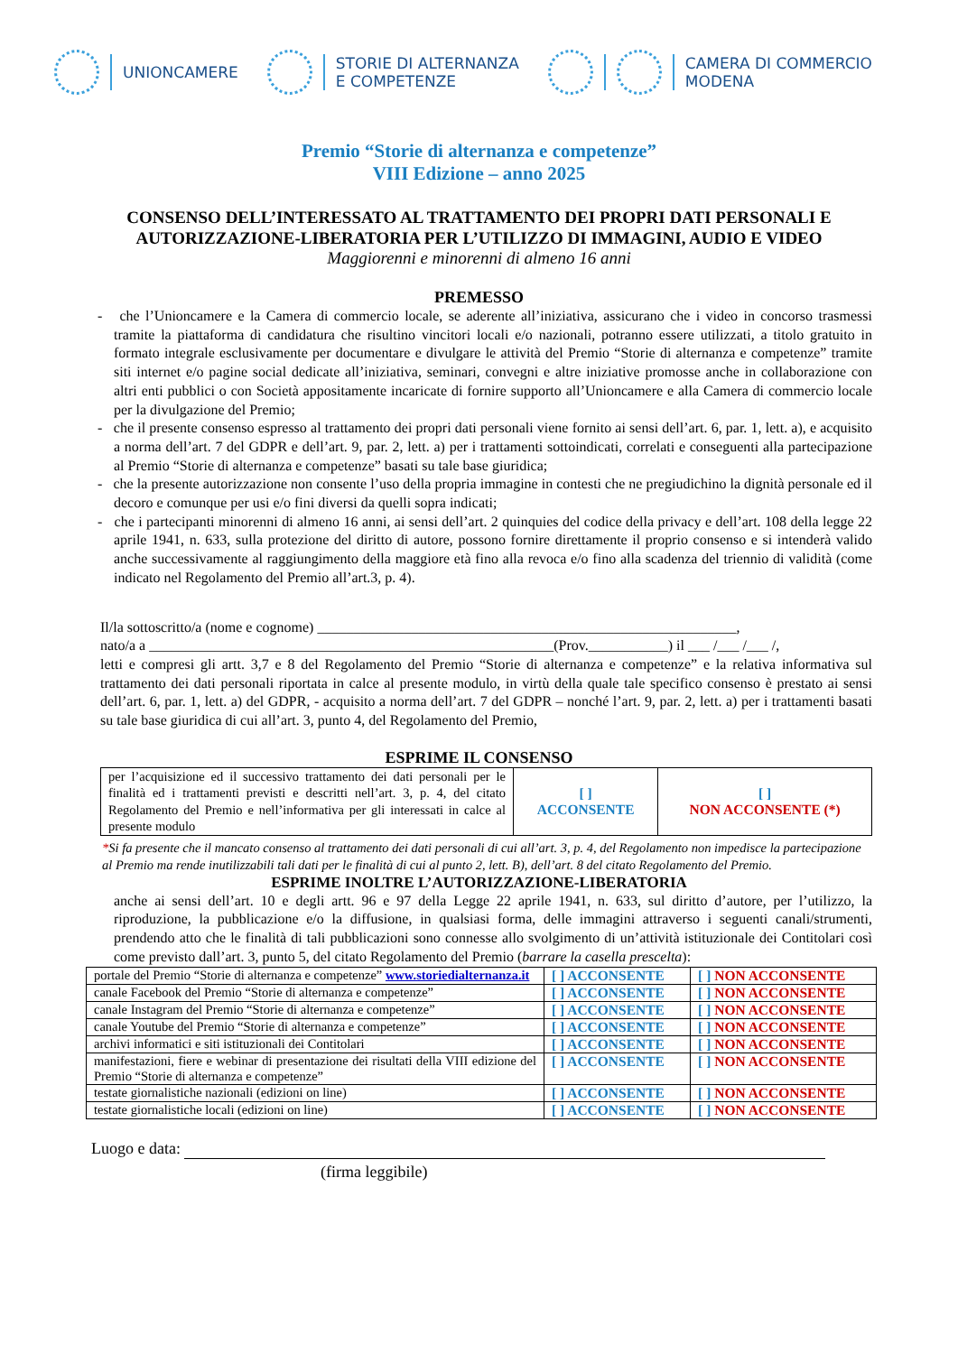UNIONCAMERE
STORIE DI ALTERNANZA
E COMPETENZE
CAMERA DI COMMERCIO
MODENA
Premio “Storie di alternanza e competenze”
VIII Edizione – anno 2025
CONSENSO DELL’INTERESSATO AL TRATTAMENTO DEI PROPRI DATI PERSONALI E
AUTORIZZAZIONE-LIBERATORIA PER L’UTILIZZO DI IMMAGINI, AUDIO E VIDEO
Maggiorenni e minorenni di almeno 16 anni
PREMESSO
- che l’Unioncamere e la Camera di commercio locale, se aderente all’iniziativa, assicurano che i video in concorso trasmessi tramite la piattaforma di candidatura che risultino vincitori locali e/o nazionali, potranno essere utilizzati, a titolo gratuito in formato integrale esclusivamente per documentare e divulgare le attività del Premio “Storie di alternanza e competenze” tramite siti internet e/o pagine social dedicate all’iniziativa, seminari, convegni e altre iniziative promosse anche in collaborazione con altri enti pubblici o con Società appositamente incaricate di fornire supporto all’Unioncamere e alla Camera di commercio locale per la divulgazione del Premio;
- che il presente consenso espresso al trattamento dei propri dati personali viene fornito ai sensi dell’art. 6, par. 1, lett. a), e acquisito a norma dell’art. 7 del GDPR e dell’art. 9, par. 2, lett. a) per i trattamenti sottoindicati, correlati e conseguenti alla partecipazione al Premio “Storie di alternanza e competenze” basati su tale base giuridica;
- che la presente autorizzazione non consente l’uso della propria immagine in contesti che ne pregiudichino la dignità personale ed il decoro e comunque per usi e/o fini diversi da quelli sopra indicati;
- che i partecipanti minorenni di almeno 16 anni, ai sensi dell’art. 2 quinquies del codice della privacy e dell’art. 108 della legge 22 aprile 1941, n. 633, sulla protezione del diritto di autore, possono fornire direttamente il proprio consenso e si intenderà valido anche successivamente al raggiungimento della maggiore età fino alla revoca e/o fino alla scadenza del triennio di validità (come indicato nel Regolamento del Premio all’art.3, p. 4).
Il/la sottoscritto/a (nome e cognome) __________________________________________________________,
nato/a a ________________________________________________________(Prov.___________) il ___ /___ /___ /,
letti e compresi gli artt. 3,7 e 8 del Regolamento del Premio “Storie di alternanza e competenze” e la relativa informativa sul trattamento dei dati personali riportata in calce al presente modulo, in virtù della quale tale specifico consenso è prestato ai sensi dell’art. 6, par. 1, lett. a) del GDPR, - acquisito a norma dell’art. 7 del GDPR – nonché l’art. 9, par. 2, lett. a) per i trattamenti basati su tale base giuridica di cui all’art. 3, punto 4, del Regolamento del Premio,
ESPRIME IL CONSENSO
| per l’acquisizione ed il successivo trattamento dei dati personali per le finalità ed i trattamenti previsti e descritti nell’art. 3, p. 4, del citato Regolamento del Premio e nell’informativa per gli interessati in calce al presente modulo | [ ] ACCONSENTE | [ ] NON ACCONSENTE (*) |
*Si fa presente che il mancato consenso al trattamento dei dati personali di cui all’art. 3, p. 4, del Regolamento non impedisce la partecipazione al Premio ma rende inutilizzabili tali dati per le finalità di cui al punto 2, lett. B), dell’art. 8 del citato Regolamento del Premio.
ESPRIME INOLTRE L’AUTORIZZAZIONE-LIBERATORIA
anche ai sensi dell’art. 10 e degli artt. 96 e 97 della Legge 22 aprile 1941, n. 633, sul diritto d’autore, per l’utilizzo, la riproduzione, la pubblicazione e/o la diffusione, in qualsiasi forma, delle immagini attraverso i seguenti canali/strumenti, prendendo atto che le finalità di tali pubblicazioni sono connesse allo svolgimento di un’attività istituzionale dei Contitolari così come previsto dall’art. 3, punto 5, del citato Regolamento del Premio (barrare la casella prescelta):
| portale del Premio “Storie di alternanza e competenze” www.storiedialternanza.it | [ ] ACCONSENTE | [ ] NON ACCONSENTE |
| canale Facebook del Premio “Storie di alternanza e competenze” | [ ] ACCONSENTE | [ ] NON ACCONSENTE |
| canale Instagram del Premio “Storie di alternanza e competenze” | [ ] ACCONSENTE | [ ] NON ACCONSENTE |
| canale Youtube del Premio “Storie di alternanza e competenze” | [ ] ACCONSENTE | [ ] NON ACCONSENTE |
| archivi informatici e siti istituzionali dei Contitolari | [ ] ACCONSENTE | [ ] NON ACCONSENTE |
| manifestazioni, fiere e webinar di presentazione dei risultati della VIII edizione del Premio “Storie di alternanza e competenze” | [ ] ACCONSENTE | [ ] NON ACCONSENTE |
| testate giornalistiche nazionali (edizioni on line) | [ ] ACCONSENTE | [ ] NON ACCONSENTE |
| testate giornalistiche locali (edizioni on line) | [ ] ACCONSENTE | [ ] NON ACCONSENTE |
Luogo e data:
(firma leggibile)